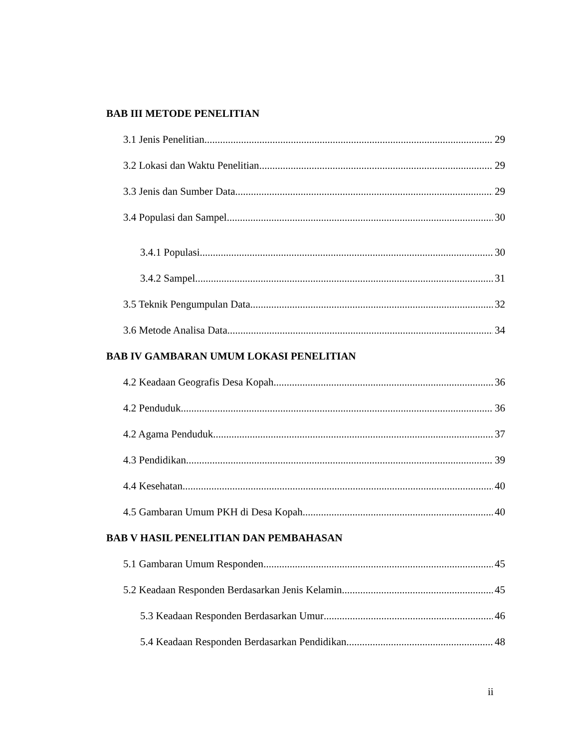BAB III METODE PENELITIAN
3.1 Jenis Penelitian 29
3.2 Lokasi dan Waktu Penelitian 29
3.3 Jenis dan Sumber Data 29
3.4 Populasi dan Sampel 30
3.4.1 Populasi 30
3.4.2 Sampel 31
3.5 Teknik Pengumpulan Data 32
3.6 Metode Analisa Data 34
BAB IV GAMBARAN UMUM LOKASI PENELITIAN
4.2 Keadaan Geografis Desa Kopah 36
4.2 Penduduk 36
4.2 Agama Penduduk 37
4.3 Pendidikan 39
4.4 Kesehatan 40
4.5 Gambaran Umum PKH di Desa Kopah 40
BAB V HASIL PENELITIAN DAN PEMBAHASAN
5.1 Gambaran Umum Responden 45
5.2 Keadaan Responden Berdasarkan Jenis Kelamin 45
5.3 Keadaan Responden Berdasarkan Umur 46
5.4 Keadaan Responden Berdasarkan Pendidikan 48
ii